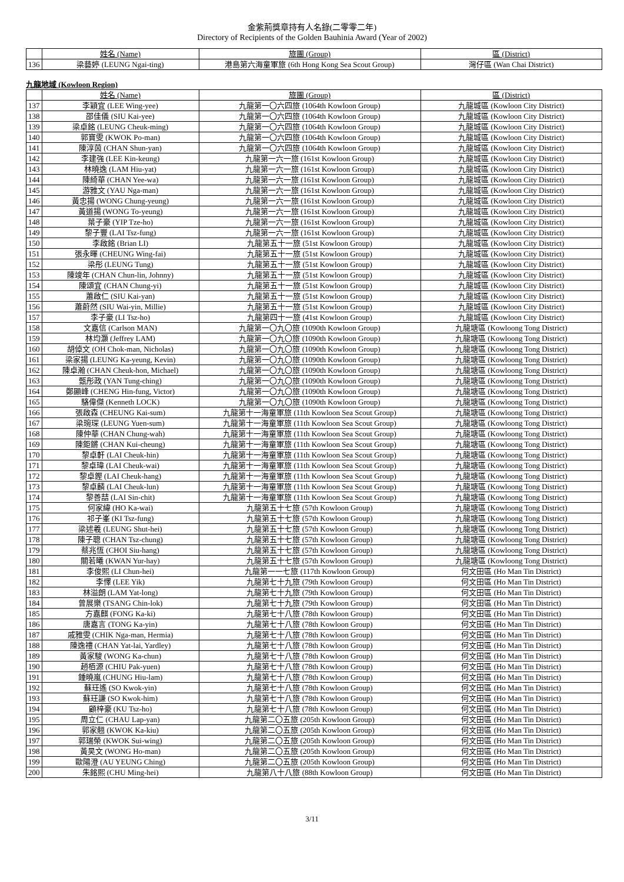金紫荊獎章持有人名錄(二零零二年)
Directory of Recipients of the Golden Bauhinia Award (Year of 2002)
| | 姓名 (Name) | 旅團 (Group) | 區 (District) |
| --- | --- | --- | --- |
| 136 | 梁藝婷 (LEUNG Ngai-ting) | 港島第六海童軍旅 (6th Hong Kong Sea Scout Group) | 灣仔區 (Wan Chai District) |
九龍地域 (Kowloon Region)
| | 姓名 (Name) | 旅團 (Group) | 區 (District) |
| --- | --- | --- | --- |
| 137 | 李穎宜 (LEE Wing-yee) | 九龍第一〇六四旅 (1064th Kowloon Group) | 九龍城區 (Kowloon City District) |
| 138 | 邵佳儀 (SIU Kai-yee) | 九龍第一〇六四旅 (1064th Kowloon Group) | 九龍城區 (Kowloon City District) |
| 139 | 梁卓銘 (LEUNG Cheuk-ming) | 九龍第一〇六四旅 (1064th Kowloon Group) | 九龍城區 (Kowloon City District) |
| 140 | 郭寶雯 (KWOK Po-man) | 九龍第一〇六四旅 (1064th Kowloon Group) | 九龍城區 (Kowloon City District) |
| 141 | 陳淳茵 (CHAN Shun-yan) | 九龍第一〇六四旅 (1064th Kowloon Group) | 九龍城區 (Kowloon City District) |
| 142 | 李建強 (LEE Kin-keung) | 九龍第一六一旅 (161st Kowloon Group) | 九龍城區 (Kowloon City District) |
| 143 | 林曉逸 (LAM Hiu-yat) | 九龍第一六一旅 (161st Kowloon Group) | 九龍城區 (Kowloon City District) |
| 144 | 陳綺華 (CHAN Yee-wa) | 九龍第一六一旅 (161st Kowloon Group) | 九龍城區 (Kowloon City District) |
| 145 | 游雅文 (YAU Nga-man) | 九龍第一六一旅 (161st Kowloon Group) | 九龍城區 (Kowloon City District) |
| 146 | 黃忠揚 (WONG Chung-yeung) | 九龍第一六一旅 (161st Kowloon Group) | 九龍城區 (Kowloon City District) |
| 147 | 黃道揚 (WONG To-yeung) | 九龍第一六一旅 (161st Kowloon Group) | 九龍城區 (Kowloon City District) |
| 148 | 葉子豪 (YIP Tze-ho) | 九龍第一六一旅 (161st Kowloon Group) | 九龍城區 (Kowloon City District) |
| 149 | 黎子豐 (LAI Tsz-fung) | 九龍第一六一旅 (161st Kowloon Group) | 九龍城區 (Kowloon City District) |
| 150 | 李啟銘 (Brian LI) | 九龍第五十一旅 (51st Kowloon Group) | 九龍城區 (Kowloon City District) |
| 151 | 張永暉 (CHEUNG Wing-fai) | 九龍第五十一旅 (51st Kowloon Group) | 九龍城區 (Kowloon City District) |
| 152 | 梁彤 (LEUNG Tung) | 九龍第五十一旅 (51st Kowloon Group) | 九龍城區 (Kowloon City District) |
| 153 | 陳竣年 (CHAN Chun-lin, Johnny) | 九龍第五十一旅 (51st Kowloon Group) | 九龍城區 (Kowloon City District) |
| 154 | 陳頌宜 (CHAN Chung-yi) | 九龍第五十一旅 (51st Kowloon Group) | 九龍城區 (Kowloon City District) |
| 155 | 蕭啟仁 (SIU Kai-yan) | 九龍第五十一旅 (51st Kowloon Group) | 九龍城區 (Kowloon City District) |
| 156 | 蕭蔚然 (SIU Wai-yin, Millie) | 九龍第五十一旅 (51st Kowloon Group) | 九龍城區 (Kowloon City District) |
| 157 | 李子豪 (LI Tsz-ho) | 九龍第四十一旅 (41st Kowloon Group) | 九龍城區 (Kowloon City District) |
| 158 | 文嘉信 (Carlson MAN) | 九龍第一〇九〇旅 (1090th Kowloon Group) | 九龍塘區 (Kowloong Tong District) |
| 159 | 林均灝 (Jeffrey LAM) | 九龍第一〇九〇旅 (1090th Kowloon Group) | 九龍塘區 (Kowloong Tong District) |
| 160 | 胡倬文 (OH Chok-man, Nicholas) | 九龍第一〇九〇旅 (1090th Kowloon Group) | 九龍塘區 (Kowloong Tong District) |
| 161 | 梁家揚 (LEUNG Ka-yeung, Kevin) | 九龍第一〇九〇旅 (1090th Kowloon Group) | 九龍塘區 (Kowloong Tong District) |
| 162 | 陳卓瀚 (CHAN Cheuk-hon, Michael) | 九龍第一〇九〇旅 (1090th Kowloon Group) | 九龍塘區 (Kowloong Tong District) |
| 163 | 甄彤政 (YAN Tung-ching) | 九龍第一〇九〇旅 (1090th Kowloon Group) | 九龍塘區 (Kowloong Tong District) |
| 164 | 鄭顯峰 (CHENG Hin-fung, Victor) | 九龍第一〇九〇旅 (1090th Kowloon Group) | 九龍塘區 (Kowloong Tong District) |
| 165 | 駱偉傑 (Kenneth LOCK) | 九龍第一〇九〇旅 (1090th Kowloon Group) | 九龍塘區 (Kowloong Tong District) |
| 166 | 張啟森 (CHEUNG Kai-sum) | 九龍第十一海童軍旅 (11th Kowloon Sea Scout Group) | 九龍塘區 (Kowloong Tong District) |
| 167 | 梁琬琛 (LEUNG Yuen-sum) | 九龍第十一海童軍旅 (11th Kowloon Sea Scout Group) | 九龍塘區 (Kowloong Tong District) |
| 168 | 陳仲華 (CHAN Chung-wah) | 九龍第十一海童軍旅 (11th Kowloon Sea Scout Group) | 九龍塘區 (Kowloong Tong District) |
| 169 | 陳鉅鏘 (CHAN Kui-cheung) | 九龍第十一海童軍旅 (11th Kowloon Sea Scout Group) | 九龍塘區 (Kowloong Tong District) |
| 170 | 黎卓軒 (LAI Cheuk-hin) | 九龍第十一海童軍旅 (11th Kowloon Sea Scout Group) | 九龍塘區 (Kowloong Tong District) |
| 171 | 黎卓瑋 (LAI Cheuk-wai) | 九龍第十一海童軍旅 (11th Kowloon Sea Scout Group) | 九龍塘區 (Kowloong Tong District) |
| 172 | 黎卓鏗 (LAI Cheuk-hang) | 九龍第十一海童軍旅 (11th Kowloon Sea Scout Group) | 九龍塘區 (Kowloong Tong District) |
| 173 | 黎卓麟 (LAI Cheuk-lun) | 九龍第十一海童軍旅 (11th Kowloon Sea Scout Group) | 九龍塘區 (Kowloong Tong District) |
| 174 | 黎善喆 (LAI Sin-chit) | 九龍第十一海童軍旅 (11th Kowloon Sea Scout Group) | 九龍塘區 (Kowloong Tong District) |
| 175 | 何家緯 (HO Ka-wai) | 九龍第五十七旅 (57th Kowloon Group) | 九龍塘區 (Kowloong Tong District) |
| 176 | 祁子峯 (KI Tsz-fung) | 九龍第五十七旅 (57th Kowloon Group) | 九龍塘區 (Kowloong Tong District) |
| 177 | 梁述羲 (LEUNG Shut-hei) | 九龍第五十七旅 (57th Kowloon Group) | 九龍塘區 (Kowloong Tong District) |
| 178 | 陳子聰 (CHAN Tsz-chung) | 九龍第五十七旅 (57th Kowloon Group) | 九龍塘區 (Kowloong Tong District) |
| 179 | 蔡兆恆 (CHOI Siu-hang) | 九龍第五十七旅 (57th Kowloon Group) | 九龍塘區 (Kowloong Tong District) |
| 180 | 關若曦 (KWAN Yur-hay) | 九龍第五十七旅 (57th Kowloon Group) | 九龍塘區 (Kowloong Tong District) |
| 181 | 李俊熙 (LI Chun-hei) | 九龍第一一七旅 (117th Kowloon Group) | 何文田區 (Ho Man Tin District) |
| 182 | 李懌 (LEE Yik) | 九龍第七十九旅 (79th Kowloon Group) | 何文田區 (Ho Man Tin District) |
| 183 | 林溢朗 (LAM Yat-long) | 九龍第七十九旅 (79th Kowloon Group) | 何文田區 (Ho Man Tin District) |
| 184 | 曾展樂 (TSANG Chin-lok) | 九龍第七十九旅 (79th Kowloon Group) | 何文田區 (Ho Man Tin District) |
| 185 | 方嘉麒 (FONG Ka-ki) | 九龍第七十八旅 (78th Kowloon Group) | 何文田區 (Ho Man Tin District) |
| 186 | 唐嘉言 (TONG Ka-yin) | 九龍第七十八旅 (78th Kowloon Group) | 何文田區 (Ho Man Tin District) |
| 187 | 戚雅雯 (CHIK Nga-man, Hermia) | 九龍第七十八旅 (78th Kowloon Group) | 何文田區 (Ho Man Tin District) |
| 188 | 陳逸禮 (CHAN Yat-lai, Yardley) | 九龍第七十八旅 (78th Kowloon Group) | 何文田區 (Ho Man Tin District) |
| 189 | 黃家駿 (WONG Ka-chun) | 九龍第七十八旅 (78th Kowloon Group) | 何文田區 (Ho Man Tin District) |
| 190 | 趙栢源 (CHIU Pak-yuen) | 九龍第七十八旅 (78th Kowloon Group) | 何文田區 (Ho Man Tin District) |
| 191 | 鍾曉嵐 (CHUNG Hiu-lam) | 九龍第七十八旅 (78th Kowloon Group) | 何文田區 (Ho Man Tin District) |
| 192 | 蘇玨遙 (SO Kwok-yin) | 九龍第七十八旅 (78th Kowloon Group) | 何文田區 (Ho Man Tin District) |
| 193 | 蘇玨謙 (SO Kwok-him) | 九龍第七十八旅 (78th Kowloon Group) | 何文田區 (Ho Man Tin District) |
| 194 | 顧梓豪 (KU Tsz-ho) | 九龍第七十八旅 (78th Kowloon Group) | 何文田區 (Ho Man Tin District) |
| 195 | 周立仁 (CHAU Lap-yan) | 九龍第二〇五旅 (205th Kowloon Group) | 何文田區 (Ho Man Tin District) |
| 196 | 郭家翹 (KWOK Ka-kiu) | 九龍第二〇五旅 (205th Kowloon Group) | 何文田區 (Ho Man Tin District) |
| 197 | 郭瑞榮 (KWOK Sui-wing) | 九龍第二〇五旅 (205th Kowloon Group) | 何文田區 (Ho Man Tin District) |
| 198 | 黃昊文 (WONG Ho-man) | 九龍第二〇五旅 (205th Kowloon Group) | 何文田區 (Ho Man Tin District) |
| 199 | 歐陽澄 (AU YEUNG Ching) | 九龍第二〇五旅 (205th Kowloon Group) | 何文田區 (Ho Man Tin District) |
| 200 | 朱銘熙 (CHU Ming-hei) | 九龍第八十八旅 (88th Kowloon Group) | 何文田區 (Ho Man Tin District) |
3/11